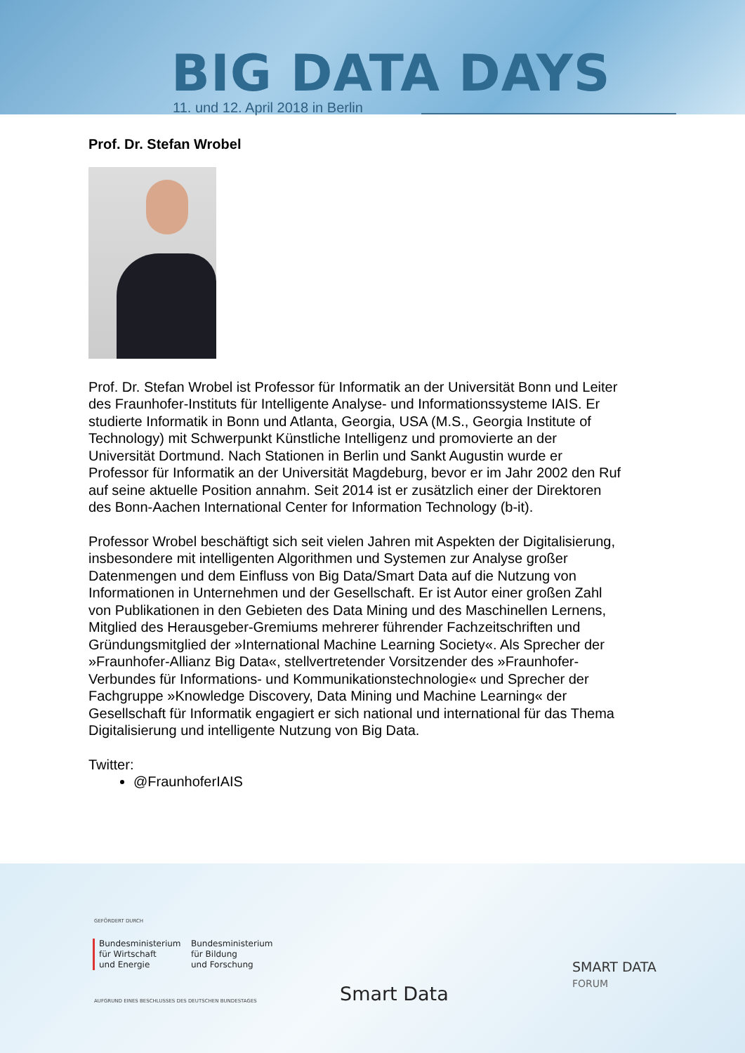BIG DATA DAYS
11. und 12. April 2018 in Berlin
Prof. Dr. Stefan Wrobel
Prof. Dr. Stefan Wrobel ist Professor für Informatik an der Universität Bonn und Leiter des Fraunhofer-Instituts für Intelligente Analyse- und Informationssysteme IAIS. Er studierte Informatik in Bonn und Atlanta, Georgia, USA (M.S., Georgia Institute of Technology) mit Schwerpunkt Künstliche Intelligenz und promovierte an der Universität Dortmund. Nach Stationen in Berlin und Sankt Augustin wurde er Professor für Informatik an der Universität Magdeburg, bevor er im Jahr 2002 den Ruf auf seine aktuelle Position annahm. Seit 2014 ist er zusätzlich einer der Direktoren des Bonn-Aachen International Center for Information Technology (b-it).
Professor Wrobel beschäftigt sich seit vielen Jahren mit Aspekten der Digitalisierung, insbesondere mit intelligenten Algorithmen und Systemen zur Analyse großer Datenmengen und dem Einfluss von Big Data/Smart Data auf die Nutzung von Informationen in Unternehmen und der Gesellschaft. Er ist Autor einer großen Zahl von Publikationen in den Gebieten des Data Mining und des Maschinellen Lernens, Mitglied des Herausgeber-Gremiums mehrerer führender Fachzeitschriften und Gründungsmitglied der »International Machine Learning Society«. Als Sprecher der »Fraunhofer-Allianz Big Data«, stellvertretender Vorsitzender des »Fraunhofer-Verbundes für Informations- und Kommunikationstechnologie« und Sprecher der Fachgruppe »Knowledge Discovery, Data Mining und Machine Learning« der Gesellschaft für Informatik engagiert er sich national und international für das Thema Digitalisierung und intelligente Nutzung von Big Data.
Twitter:
@FraunhoferIAIS
GEFÖRDERT DURCH
Bundesministerium
für Wirtschaft
und Energie
Bundesministerium
für Bildung
und Forschung
Smart Data
SMART DATA
FORUM
AUFGRUND EINES BESCHLUSSES DES DEUTSCHEN BUNDESTAGES